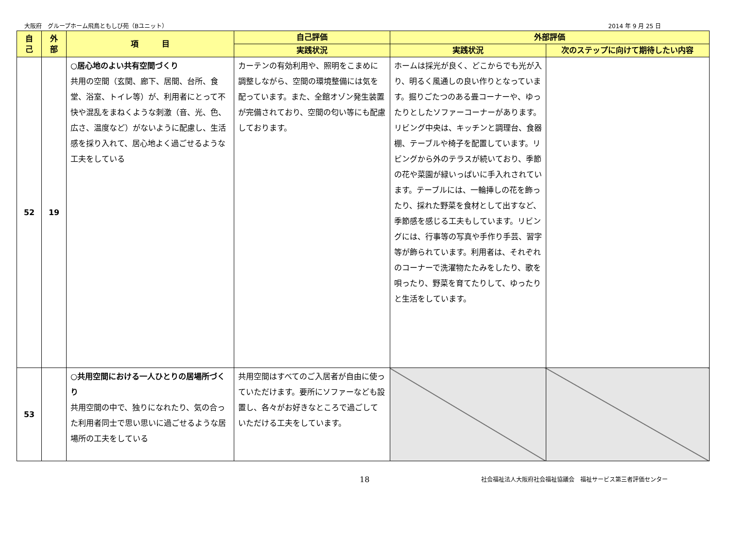大阪府　グループホーム飛鳥ともしび苑（Bユニット） 2014 年 9 月 25 日
| 自 己 | 外 部 | 項 目 | 自己評価 | 外部評価 | |
| --- | --- | --- | --- | --- | --- |
| | | | 実践状況 | 実践状況 | 次のステップに向けて期待したい内容 |
| 52 | 19 | ○居心地のよい共有空間づくり 共用の空間（玄関、廊下、居間、台所、食堂、浴室、トイレ等）が、利用者にとって不快や混乱をまねくような刺激（音、光、色、広さ、温度など）がないように配慮し、生活感を採り入れて、居心地よく過ごせるような工夫をしている | カーテンの有効利用や、照明をこまめに調整しながら、空間の環境整備には気を配っています。また、全館オゾン発生装置が完備されており、空間の匂い等にも配慮しております。 | ホームは採光が良く、どこからでも光が入り、明るく風通しの良い作りとなっています。掘りごたつのある畳コーナーや、ゆったりとしたソファーコーナーがあります。リビング中央は、キッチンと調理台、食器棚、テーブルや椅子を配置しています。リビングから外のテラスが続いており、季節の花や菜園が緑いっぱいに手入れされています。テーブルには、一輪挿しの花を飾ったり、採れた野菜を食材として出すなど、季節感を感じる工夫もしています。リビングには、行事等の写真や手作り手芸、習字等が飾られています。利用者は、それぞれのコーナーで洗濯物たたみをしたり、歌を唄ったり、野菜を育てたりして、ゆったりと生活をしています。 | |
| 53 | | ○共用空間における一人ひとりの居場所づくり 共用空間の中で、独りになれたり、気の合った利用者同士で思い思いに過ごせるような居場所の工夫をしている | 共用空間はすべてのご入居者が自由に使っていただけます。要所にソファーなども設置し、各々がお好きなところで過ごしていただける工夫をしています。 | | |
18 社会福祉法人大阪府社会福祉協議会　福祉サービス第三者評価センター